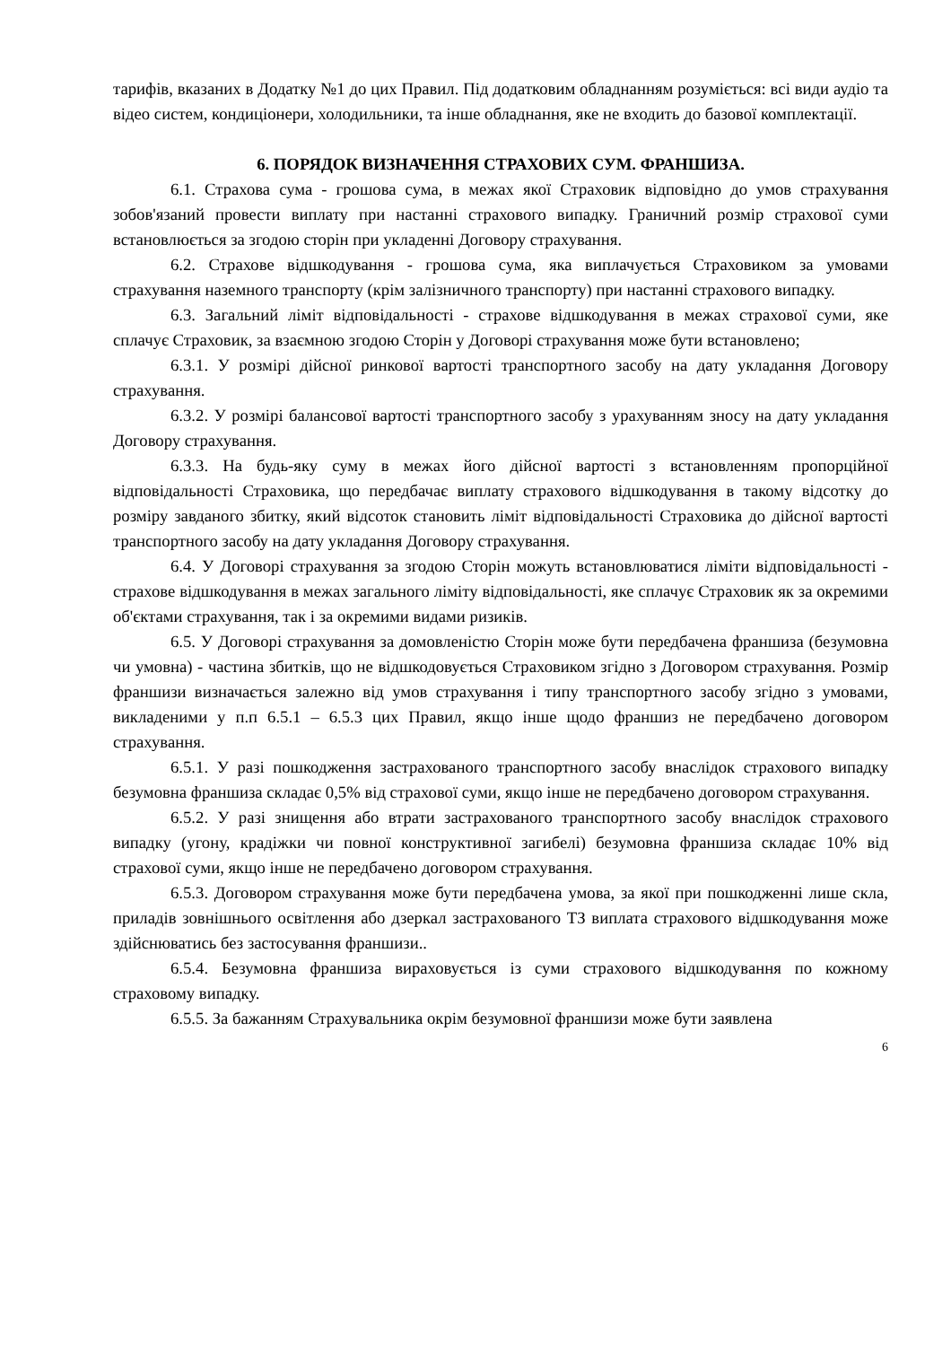тарифів, вказаних в Додатку №1 до цих Правил. Під додатковим обладнанням розуміється: всі види аудіо та відео систем, кондиціонери, холодильники, та інше обладнання, яке не входить до базової комплектації.
6. ПОРЯДОК ВИЗНАЧЕННЯ СТРАХОВИХ СУМ. ФРАНШИЗА.
6.1. Страхова сума - грошова сума, в межах якої Страховик відповідно до умов страхування зобов'язаний провести виплату при настанні страхового випадку. Граничний розмір страхової суми встановлюється за згодою сторін при укладенні Договору страхування.
6.2. Страхове відшкодування - грошова сума, яка виплачується Страховиком за умовами страхування наземного транспорту (крім залізничного транспорту) при настанні страхового випадку.
6.3. Загальний ліміт відповідальності - страхове відшкодування в межах страхової суми, яке сплачує Страховик, за взаємною згодою Сторін у Договорі страхування може бути встановлено;
6.3.1. У розмірі дійсної ринкової вартості транспортного засобу на дату укладання Договору страхування.
6.3.2. У розмірі балансової вартості транспортного засобу з урахуванням зносу на дату укладання Договору страхування.
6.3.3. На будь-яку суму в межах його дійсної вартості з встановленням пропорційної відповідальності Страховика, що передбачає виплату страхового відшкодування в такому відсотку до розміру завданого збитку, який відсоток становить ліміт відповідальності Страховика до дійсної вартості транспортного засобу на дату укладання Договору страхування.
6.4. У Договорі страхування за згодою Сторін можуть встановлюватися ліміти відповідальності - страхове відшкодування в межах загального ліміту відповідальності, яке сплачує Страховик як за окремими об'єктами страхування, так і за окремими видами ризиків.
6.5. У Договорі страхування за домовленістю Сторін може бути передбачена франшиза (безумовна чи умовна) - частина збитків, що не відшкодовується Страховиком згідно з Договором страхування. Розмір франшизи визначається залежно від умов страхування і типу транспортного засобу згідно з умовами, викладеними у п.п 6.5.1 – 6.5.3 цих Правил, якщо інше щодо франшиз не передбачено договором страхування.
6.5.1. У разі пошкодження застрахованого транспортного засобу внаслідок страхового випадку безумовна франшиза складає 0,5% від страхової суми, якщо інше не передбачено договором страхування.
6.5.2. У разі знищення або втрати застрахованого транспортного засобу внаслідок страхового випадку (угону, крадіжки чи повної конструктивної загибелі) безумовна франшиза складає 10% від страхової суми, якщо інше не передбачено договором страхування.
6.5.3. Договором страхування може бути передбачена умова, за якої при пошкодженні лише скла, приладів зовнішнього освітлення або дзеркал застрахованого ТЗ виплата страхового відшкодування може здійснюватись без застосування франшизи..
6.5.4. Безумовна франшиза вираховується із суми страхового відшкодування по кожному страховому випадку.
6.5.5. За бажанням Страхувальника окрім безумовної франшизи може бути заявлена
6